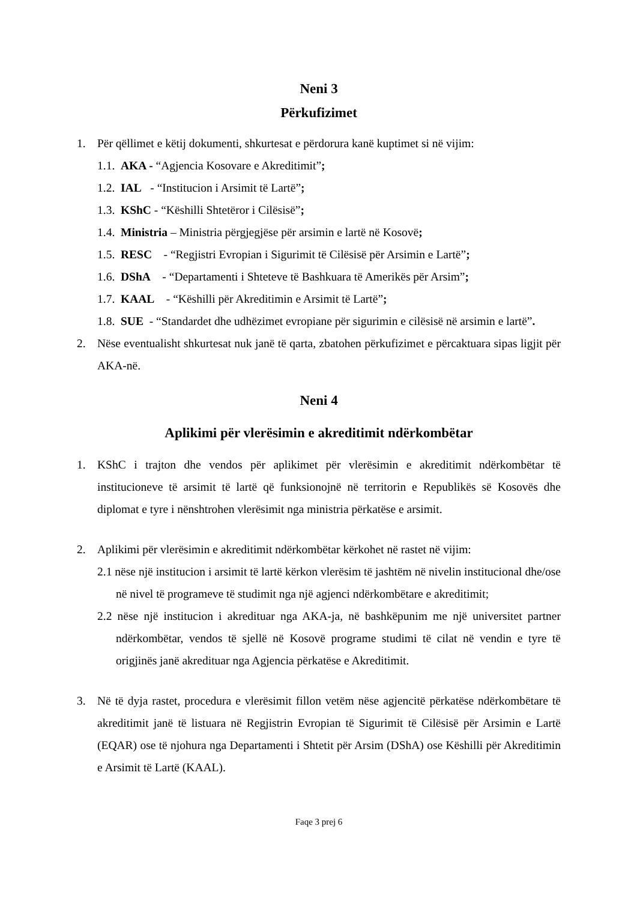Neni 3
Përkufizimet
1. Për qëllimet e këtij dokumenti, shkurtesat e përdorura kanë kuptimet si në vijim:
1.1. AKA - “Agjencia Kosovare e Akreditimit”;
1.2. IAL - “Institucion i Arsimit të Lartë”;
1.3. KShC - “Këshilli Shtetëror i Cilësisë”;
1.4. Ministria – Ministria përgjegjëse për arsimin e lartë në Kosovë;
1.5. RESC - “Regjistri Evropian i Sigurimit të Cilësisë për Arsimin e Lartë”;
1.6. DShA - “Departamenti i Shteteve të Bashkuara të Amerikës për Arsim”;
1.7. KAAL - “Këshilli për Akreditimin e Arsimit të Lartë”;
1.8. SUE - “Standardet dhe udhëzimet evropiane për sigurimin e cilësisë në arsimin e lartë”.
2. Nëse eventualisht shkurtesat nuk janë të qarta, zbatohen përkufizimet e përcaktuara sipas ligjit për AKA-në.
Neni 4
Aplikimi për vlerësimin e akreditimit ndërkombëtar
1. KShC i trajton dhe vendos për aplikimet për vlerësimin e akreditimit ndërkombëtar të institucioneve të arsimit të lartë që funksionojnë në territorin e Republikës së Kosovës dhe diplomat e tyre i nënshtrohen vlerësimit nga ministria përkatëse e arsimit.
2. Aplikimi për vlerësimin e akreditimit ndërkombëtar kërkohet në rastet në vijim:
2.1 nëse një institucion i arsimit të lartë kërkon vlerësim të jashtëm në nivelin institucional dhe/ose në nivel të programeve të studimit nga një agjenci ndërkombëtare e akreditimit;
2.2 nëse një institucion i akredituar nga AKA-ja, në bashkëpunim me një universitet partner ndërkombëtar, vendos të sjellë në Kosovë programe studimi të cilat në vendin e tyre të origjinës janë akredituar nga Agjencia përkatëse e Akreditimit.
3. Në të dyja rastet, procedura e vlerësimit fillon vetëm nëse agjencitë përkatëse ndërkombëtare të akreditimit janë të listuara në Regjistrin Evropian të Sigurimit të Cilësisë për Arsimin e Lartë (EQAR) ose të njohura nga Departamenti i Shtetit për Arsim (DShA) ose Këshilli për Akreditimin e Arsimit të Lartë (KAAL).
Faqe 3 prej 6